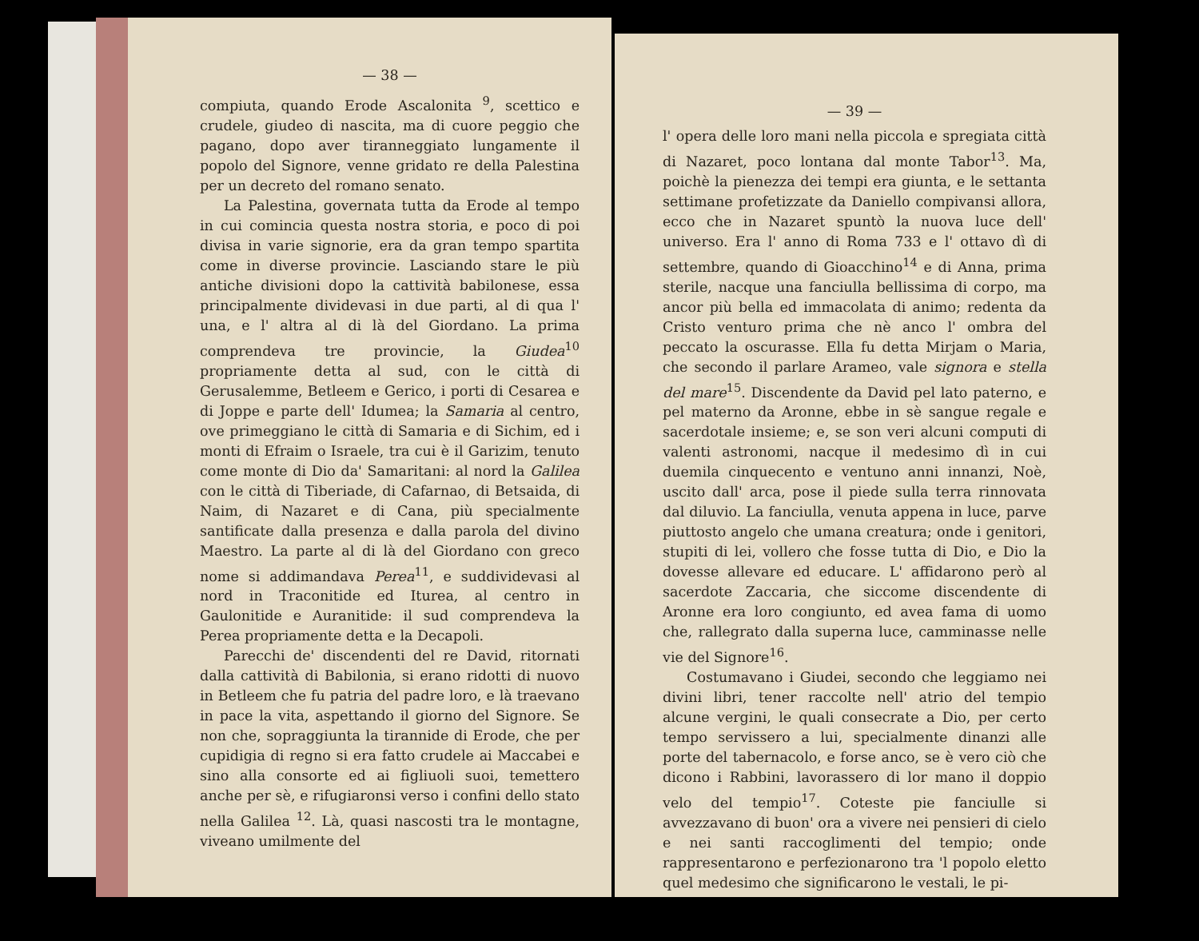— 38 —
compiuta, quando Erode Ascalonita <sup>9</sup>, scettico e crudele, giudeo di nascita, ma di cuore peggio che pagano, dopo aver tiranneggiato lungamente il popolo del Signore, venne gridato re della Palestina per un decreto del romano senato.
La Palestina, governata tutta da Erode al tempo in cui comincia questa nostra storia, e poco di poi divisa in varie signorie, era da gran tempo spartita come in diverse provincie. Lasciando stare le più antiche divisioni dopo la cattività babilonese, essa principalmente dividevasi in due parti, al di qua l' una, e l' altra al di là del Giordano. La prima comprendeva tre provincie, la Giudea<sup>10</sup> propriamente detta al sud, con le città di Gerusalemme, Betleem e Gerico, i porti di Cesarea e di Joppe e parte dell' Idumea; la Samaria al centro, ove primeggiano le città di Samaria e di Sichim, ed i monti di Efraim o Israele, tra cui è il Garizim, tenuto come monte di Dio da' Samaritani: al nord la Galilea con le città di Tiberiade, di Cafarnao, di Betsaida, di Naim, di Nazaret e di Cana, più specialmente santificate dalla presenza e dalla parola del divino Maestro. La parte al di là del Giordano con greco nome si addimandava Perea<sup>11</sup>, e suddividevasi al nord in Traconitide ed Iturea, al centro in Gaulonitide e Auranitide: il sud comprendeva la Perea propriamente detta e la Decapoli.
Parecchi de' discendenti del re David, ritornati dalla cattività di Babilonia, si erano ridotti di nuovo in Betleem che fu patria del padre loro, e là traevano in pace la vita, aspettando il giorno del Signore. Se non che, sopraggiunta la tirannide di Erode, che per cupidigia di regno si era fatto crudele ai Maccabei e sino alla consorte ed ai figliuoli suoi, temettero anche per sè, e rifugiaronsi verso i confini dello stato nella Galilea <sup>12</sup>. Là, quasi nascosti tra le montagne, viveano umilmente del
— 39 —
l' opera delle loro mani nella piccola e spregiata città di Nazaret, poco lontana dal monte Tabor<sup>13</sup>. Ma, poichè la pienezza dei tempi era giunta, e le settanta settimane profetizzate da Daniello compivansi allora, ecco che in Nazaret spuntò la nuova luce dell' universo. Era l' anno di Roma 733 e l' ottavo dì di settembre, quando di Gioacchino<sup>14</sup> e di Anna, prima sterile, nacque una fanciulla bellissima di corpo, ma ancor più bella ed immacolata di animo; redenta da Cristo venturo prima che nè anco l' ombra del peccato la oscurasse. Ella fu detta Mirjam o Maria, che secondo il parlare Arameo, vale signora e stella del mare<sup>15</sup>. Discendente da David pel lato paterno, e pel materno da Aronne, ebbe in sè sangue regale e sacerdotale insieme; e, se son veri alcuni computi di valenti astronomi, nacque il medesimo dì in cui duemila cinquecento e ventuno anni innanzi, Noè, uscito dall' arca, pose il piede sulla terra rinnovata dal diluvio. La fanciulla, venuta appena in luce, parve piuttosto angelo che umana creatura; onde i genitori, stupiti di lei, vollero che fosse tutta di Dio, e Dio la dovesse allevare ed educare. L' affidarono però al sacerdote Zaccaria, che siccome discendente di Aronne era loro congiunto, ed avea fama di uomo che, rallegrato dalla superna luce, camminasse nelle vie del Signore<sup>16</sup>.
Costumavano i Giudei, secondo che leggiamo nei divini libri, tener raccolte nell' atrio del tempio alcune vergini, le quali consecrate a Dio, per certo tempo servissero a lui, specialmente dinanzi alle porte del tabernacolo, e forse anco, se è vero ciò che dicono i Rabbini, lavorassero di lor mano il doppio velo del tempio<sup>17</sup>. Coteste pie fanciulle si avvezzavano di buon' ora a vivere nei pensieri di cielo e nei santi raccoglimenti del tempio; onde rappresentarono e perfezionarono tra 'l popolo eletto quel medesimo che significarono le vestali, le pi-